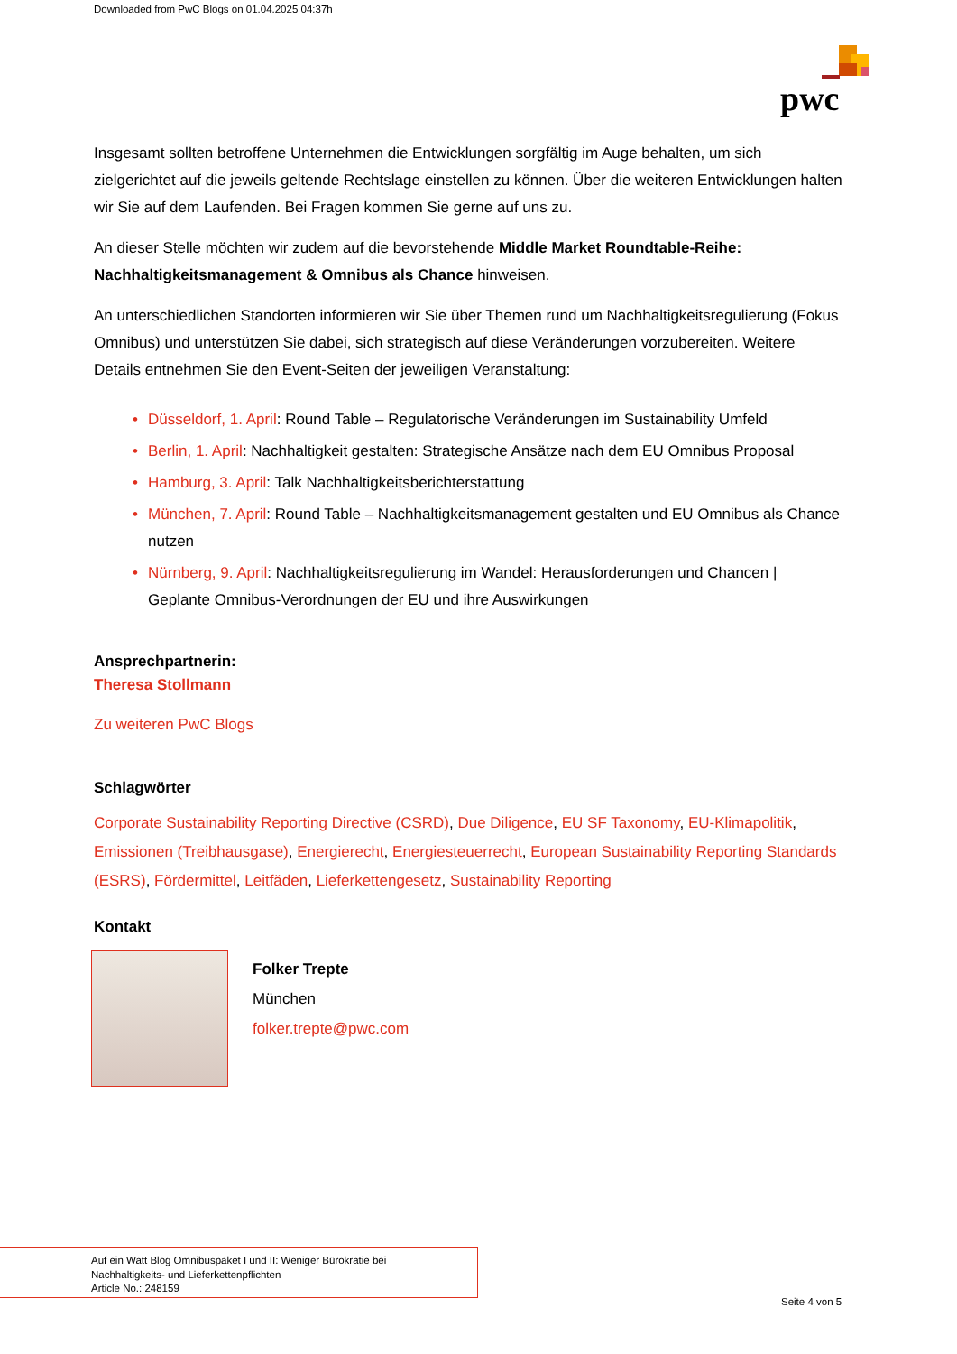Downloaded from PwC Blogs on 01.04.2025 04:37h
pwc
Insgesamt sollten betroffene Unternehmen die Entwicklungen sorgfältig im Auge behalten, um sich zielgerichtet auf die jeweils geltende Rechtslage einstellen zu können. Über die weiteren Entwicklungen halten wir Sie auf dem Laufenden. Bei Fragen kommen Sie gerne auf uns zu.
An dieser Stelle möchten wir zudem auf die bevorstehende Middle Market Roundtable-Reihe: Nachhaltigkeitsmanagement & Omnibus als Chance hinweisen.
An unterschiedlichen Standorten informieren wir Sie über Themen rund um Nachhaltigkeitsregulierung (Fokus Omnibus) und unterstützen Sie dabei, sich strategisch auf diese Veränderungen vorzubereiten. Weitere Details entnehmen Sie den Event-Seiten der jeweiligen Veranstaltung:
• Düsseldorf, 1. April: Round Table – Regulatorische Veränderungen im Sustainability Umfeld
• Berlin, 1. April: Nachhaltigkeit gestalten: Strategische Ansätze nach dem EU Omnibus Proposal
• Hamburg, 3. April: Talk Nachhaltigkeitsberichterstattung
• München, 7. April: Round Table – Nachhaltigkeitsmanagement gestalten und EU Omnibus als Chance nutzen
• Nürnberg, 9. April: Nachhaltigkeitsregulierung im Wandel: Herausforderungen und Chancen | Geplante Omnibus-Verordnungen der EU und ihre Auswirkungen
Ansprechpartnerin:
Theresa Stollmann
Zu weiteren PwC Blogs
Schlagwörter
Corporate Sustainability Reporting Directive (CSRD), Due Diligence, EU SF Taxonomy, EU-Klimapolitik, Emissionen (Treibhausgase), Energierecht, Energiesteuerrecht, European Sustainability Reporting Standards (ESRS), Fördermittel, Leitfäden, Lieferkettengesetz, Sustainability Reporting
Kontakt
Folker Trepte
München
folker.trepte@pwc.com
Auf ein Watt Blog Omnibuspaket I und II: Weniger Bürokratie bei
Nachhaltigkeits- und Lieferkettenpflichten
Article No.: 248159
Seite 4 von 5